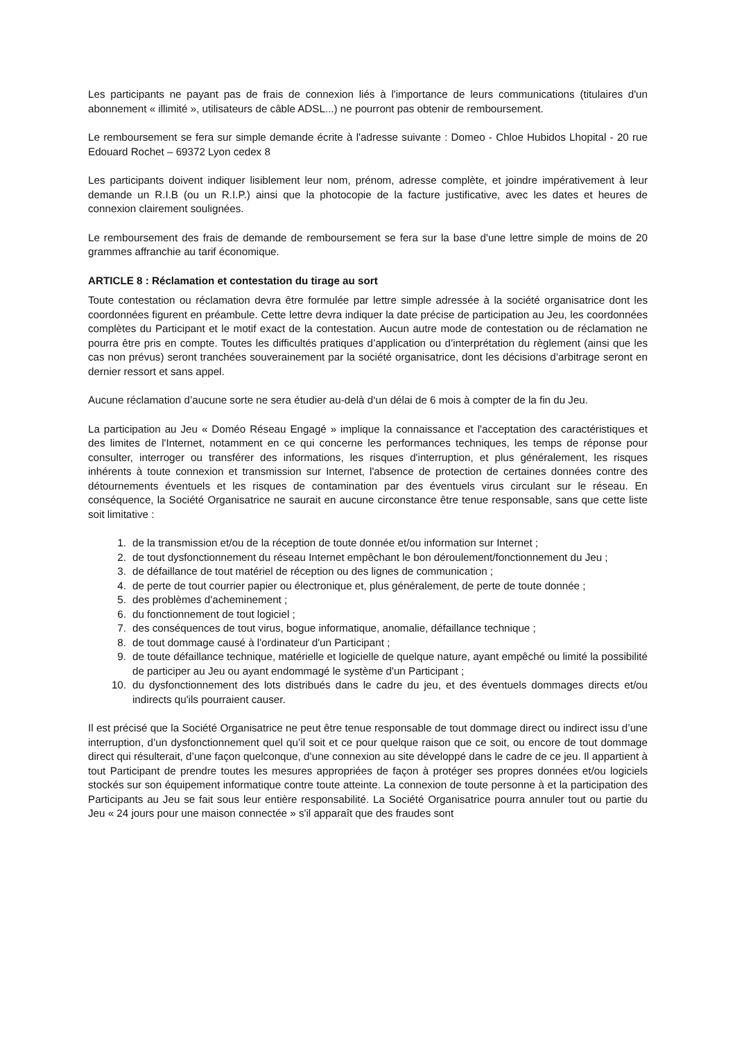Les participants ne payant pas de frais de connexion liés à l'importance de leurs communications (titulaires d'un abonnement « illimité », utilisateurs de câble ADSL...) ne pourront pas obtenir de remboursement.
Le remboursement se fera sur simple demande écrite à l'adresse suivante : Domeo - Chloe Hubidos Lhopital - 20 rue Edouard Rochet – 69372 Lyon cedex 8
Les participants doivent indiquer lisiblement leur nom, prénom, adresse complète, et joindre impérativement à leur demande un R.I.B (ou un R.I.P.) ainsi que la photocopie de la facture justificative, avec les dates et heures de connexion clairement soulignées.
Le remboursement des frais de demande de remboursement se fera sur la base d'une lettre simple de moins de 20 grammes affranchie au tarif économique.
ARTICLE 8 : Réclamation et contestation du tirage au sort
Toute contestation ou réclamation devra être formulée par lettre simple adressée à la société organisatrice dont les coordonnées figurent en préambule. Cette lettre devra indiquer la date précise de participation au Jeu, les coordonnées complètes du Participant et le motif exact de la contestation. Aucun autre mode de contestation ou de réclamation ne pourra être pris en compte. Toutes les difficultés pratiques d’application ou d’interprétation du règlement (ainsi que les cas non prévus) seront tranchées souverainement par la société organisatrice, dont les décisions d’arbitrage seront en dernier ressort et sans appel.
Aucune réclamation d’aucune sorte ne sera étudier au-delà d‘un délai de 6 mois à compter de la fin du Jeu.
La participation au Jeu « Doméo Réseau Engagé » implique la connaissance et l'acceptation des caractéristiques et des limites de l'Internet, notamment en ce qui concerne les performances techniques, les temps de réponse pour consulter, interroger ou transférer des informations, les risques d'interruption, et plus généralement, les risques inhérents à toute connexion et transmission sur Internet, l'absence de protection de certaines données contre des détournements éventuels et les risques de contamination par des éventuels virus circulant sur le réseau. En conséquence, la Société Organisatrice ne saurait en aucune circonstance être tenue responsable, sans que cette liste soit limitative :
1. de la transmission et/ou de la réception de toute donnée et/ou information sur Internet ;
2. de tout dysfonctionnement du réseau Internet empêchant le bon déroulement/fonctionnement du Jeu ;
3. de défaillance de tout matériel de réception ou des lignes de communication ;
4. de perte de tout courrier papier ou électronique et, plus généralement, de perte de toute donnée ;
5. des problèmes d'acheminement ;
6. du fonctionnement de tout logiciel ;
7. des conséquences de tout virus, bogue informatique, anomalie, défaillance technique ;
8. de tout dommage causé à l'ordinateur d'un Participant ;
9. de toute défaillance technique, matérielle et logicielle de quelque nature, ayant empêché ou limité la possibilité de participer au Jeu ou ayant endommagé le système d'un Participant ;
10. du dysfonctionnement des lots distribués dans le cadre du jeu, et des éventuels dommages directs et/ou indirects qu'ils pourraient causer.
Il est précisé que la Société Organisatrice ne peut être tenue responsable de tout dommage direct ou indirect issu d’une interruption, d’un dysfonctionnement quel qu’il soit et ce pour quelque raison que ce soit, ou encore de tout dommage direct qui résulterait, d’une façon quelconque, d’une connexion au site développé dans le cadre de ce jeu. Il appartient à tout Participant de prendre toutes les mesures appropriées de façon à protéger ses propres données et/ou logiciels stockés sur son équipement informatique contre toute atteinte. La connexion de toute personne à et la participation des Participants au Jeu se fait sous leur entière responsabilité. La Société Organisatrice pourra annuler tout ou partie du Jeu « 24 jours pour une maison connectée » s'il apparaît que des fraudes sont